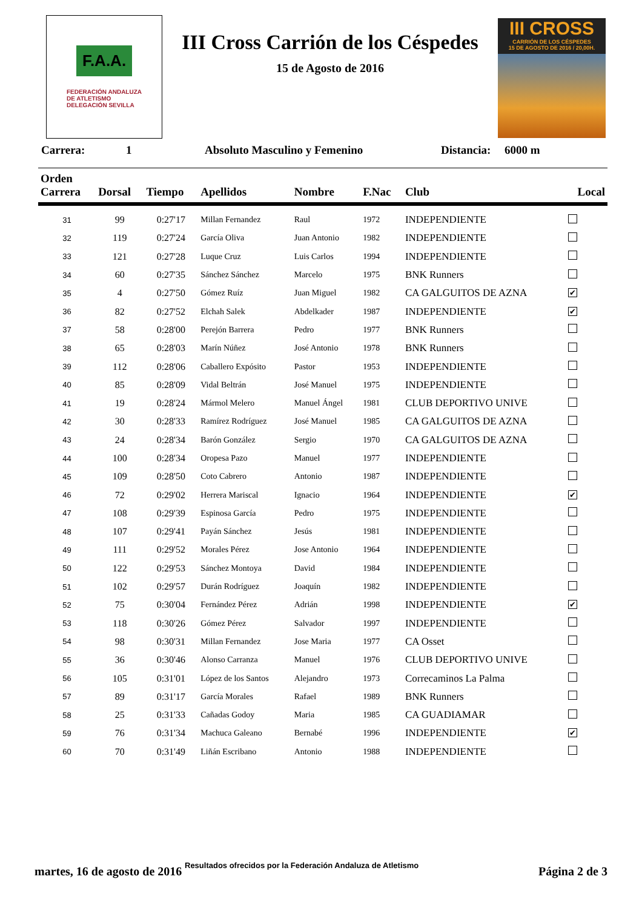F.A.A.
FEDERACIÓN ANDALUZA
DE ATLETISMO
DELEGACIÓN SEVILLA
III Cross Carrión de los Céspedes
15 de Agosto de 2016
III CROSS
CARRIÓN DE LOS CÉSPEDES
15 DE AGOSTO DE 2016 / 20,00H.
Carrera: 1 Absoluto Masculino y Femenino Distancia: 6000 m
| Orden Carrera | Dorsal | Tiempo | Apellidos | Nombre | F.Nac | Club | Local |
| --- | --- | --- | --- | --- | --- | --- | --- |
| 31 | 99 | 0:27'17 | Millan Fernandez | Raul | 1972 | INDEPENDIENTE | |
| 32 | 119 | 0:27'24 | García Oliva | Juan Antonio | 1982 | INDEPENDIENTE | |
| 33 | 121 | 0:27'28 | Luque Cruz | Luis Carlos | 1994 | INDEPENDIENTE | |
| 34 | 60 | 0:27'35 | Sánchez Sánchez | Marcelo | 1975 | BNK Runners | |
| 35 | 4 | 0:27'50 | Gómez Ruíz | Juan Miguel | 1982 | CA GALGUITOS DE AZNA | ✔ |
| 36 | 82 | 0:27'52 | Elchah Salek | Abdelkader | 1987 | INDEPENDIENTE | ✔ |
| 37 | 58 | 0:28'00 | Perejón Barrera | Pedro | 1977 | BNK Runners | |
| 38 | 65 | 0:28'03 | Marín Núñez | José Antonio | 1978 | BNK Runners | |
| 39 | 112 | 0:28'06 | Caballero Expósito | Pastor | 1953 | INDEPENDIENTE | |
| 40 | 85 | 0:28'09 | Vidal Beltrán | José Manuel | 1975 | INDEPENDIENTE | |
| 41 | 19 | 0:28'24 | Mármol Melero | Manuel Ángel | 1981 | CLUB DEPORTIVO UNIVE | |
| 42 | 30 | 0:28'33 | Ramírez Rodríguez | José Manuel | 1985 | CA GALGUITOS DE AZNA | |
| 43 | 24 | 0:28'34 | Barón González | Sergio | 1970 | CA GALGUITOS DE AZNA | |
| 44 | 100 | 0:28'34 | Oropesa Pazo | Manuel | 1977 | INDEPENDIENTE | |
| 45 | 109 | 0:28'50 | Coto Cabrero | Antonio | 1987 | INDEPENDIENTE | |
| 46 | 72 | 0:29'02 | Herrera Mariscal | Ignacio | 1964 | INDEPENDIENTE | ✔ |
| 47 | 108 | 0:29'39 | Espinosa García | Pedro | 1975 | INDEPENDIENTE | |
| 48 | 107 | 0:29'41 | Payán Sánchez | Jesús | 1981 | INDEPENDIENTE | |
| 49 | 111 | 0:29'52 | Morales Pérez | Jose Antonio | 1964 | INDEPENDIENTE | |
| 50 | 122 | 0:29'53 | Sánchez Montoya | David | 1984 | INDEPENDIENTE | |
| 51 | 102 | 0:29'57 | Durán Rodríguez | Joaquín | 1982 | INDEPENDIENTE | |
| 52 | 75 | 0:30'04 | Fernández Pérez | Adrián | 1998 | INDEPENDIENTE | ✔ |
| 53 | 118 | 0:30'26 | Gómez Pérez | Salvador | 1997 | INDEPENDIENTE | |
| 54 | 98 | 0:30'31 | Millan Fernandez | Jose Maria | 1977 | CA Osset | |
| 55 | 36 | 0:30'46 | Alonso Carranza | Manuel | 1976 | CLUB DEPORTIVO UNIVE | |
| 56 | 105 | 0:31'01 | López de los Santos | Alejandro | 1973 | Correcaminos La Palma | |
| 57 | 89 | 0:31'17 | García Morales | Rafael | 1989 | BNK Runners | |
| 58 | 25 | 0:31'33 | Cañadas Godoy | Maria | 1985 | CA GUADIAMAR | |
| 59 | 76 | 0:31'34 | Machuca Galeano | Bernabé | 1996 | INDEPENDIENTE | ✔ |
| 60 | 70 | 0:31'49 | Liñán Escribano | Antonio | 1988 | INDEPENDIENTE | |
Resultados ofrecidos por la Federación Andaluza de Atletismo
martes, 16 de agosto de 2016 Página 2 de 3